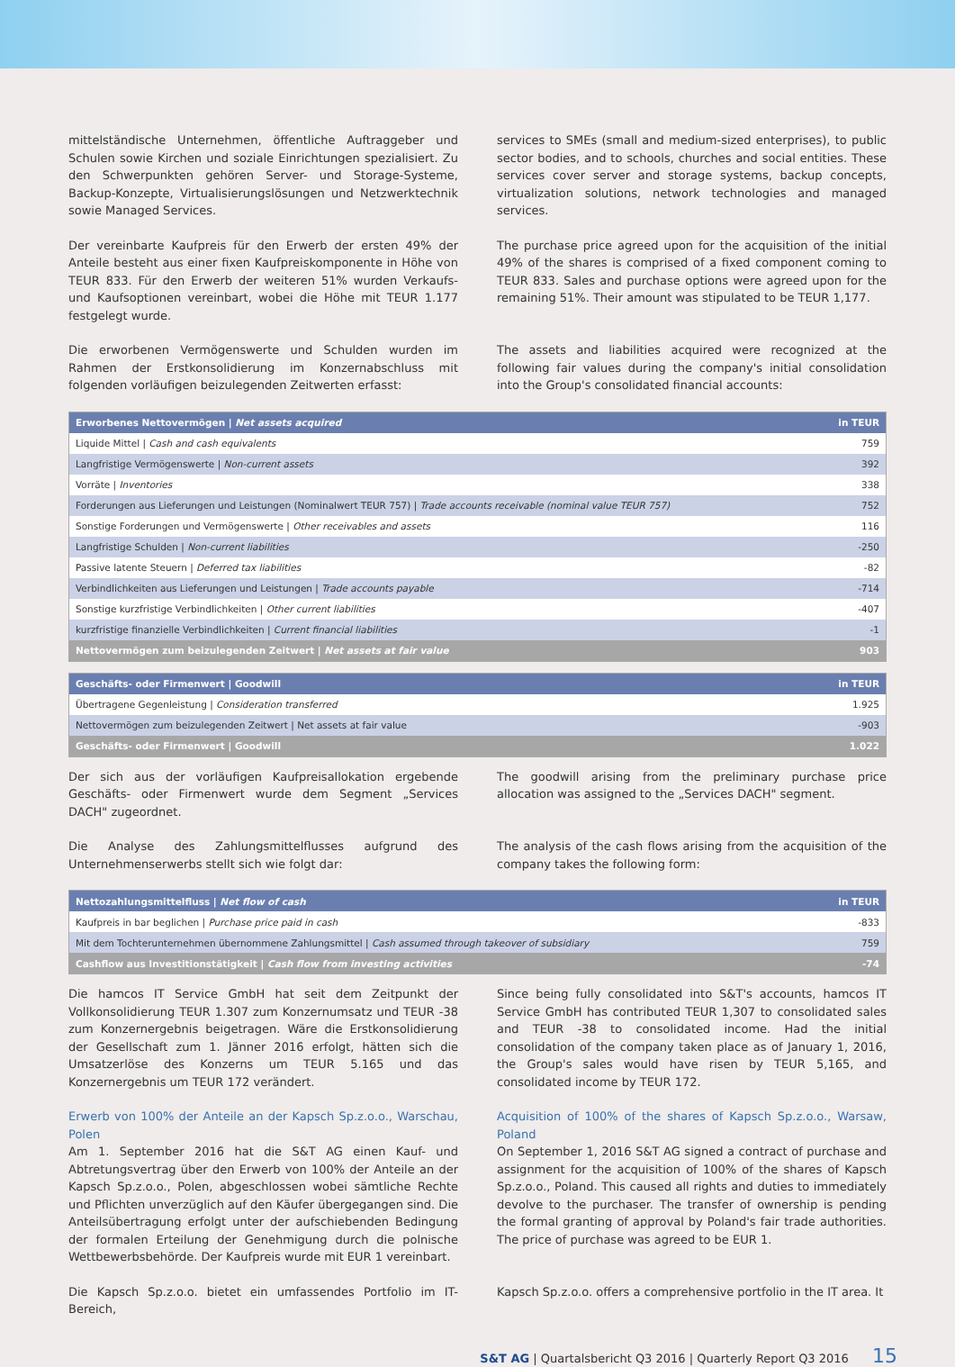mittelständische Unternehmen, öffentliche Auftraggeber und Schulen sowie Kirchen und soziale Einrichtungen spezialisiert. Zu den Schwerpunkten gehören Server- und Storage-Systeme, Backup-Konzepte, Virtualisierungslösungen und Netzwerktechnik sowie Managed Services.
services to SMEs (small and medium-sized enterprises), to public sector bodies, and to schools, churches and social entities. These services cover server and storage systems, backup concepts, virtualization solutions, network technologies and managed services.
Der vereinbarte Kaufpreis für den Erwerb der ersten 49% der Anteile besteht aus einer fixen Kaufpreiskomponente in Höhe von TEUR 833. Für den Erwerb der weiteren 51% wurden Verkaufs- und Kaufsoptionen vereinbart, wobei die Höhe mit TEUR 1.177 festgelegt wurde.
The purchase price agreed upon for the acquisition of the initial 49% of the shares is comprised of a fixed component coming to TEUR 833. Sales and purchase options were agreed upon for the remaining 51%. Their amount was stipulated to be TEUR 1,177.
Die erworbenen Vermögenswerte und Schulden wurden im Rahmen der Erstkonsolidierung im Konzernabschluss mit folgenden vorläufigen beizulegenden Zeitwerten erfasst:
The assets and liabilities acquired were recognized at the following fair values during the company's initial consolidation into the Group's consolidated financial accounts:
| Erworbenes Nettovermögen / Net assets acquired | in TEUR |
| --- | --- |
| Liquide Mittel / Cash and cash equivalents | 759 |
| Langfristige Vermögenswerte / Non-current assets | 392 |
| Vorräte / Inventories | 338 |
| Forderungen aus Lieferungen und Leistungen (Nominalwert TEUR 757) / Trade accounts receivable (nominal value TEUR 757) | 752 |
| Sonstige Forderungen und Vermögenswerte / Other receivables and assets | 116 |
| Langfristige Schulden / Non-current liabilities | -250 |
| Passive latente Steuern / Deferred tax liabilities | -82 |
| Verbindlichkeiten aus Lieferungen und Leistungen / Trade accounts payable | -714 |
| Sonstige kurzfristige Verbindlichkeiten / Other current liabilities | -407 |
| kurzfristige finanzielle Verbindlichkeiten / Current financial liabilities | -1 |
| Nettovermögen zum beizulegenden Zeitwert / Net assets at fair value | 903 |
| Geschäfts- oder Firmenwert / Goodwill | in TEUR |
| --- | --- |
| Übertragene Gegenleistung / Consideration transferred | 1.925 |
| Nettovermögen zum beizulegenden Zeitwert / Net assets at fair value | -903 |
| Geschäfts- oder Firmenwert / Goodwill | 1.022 |
Der sich aus der vorläufigen Kaufpreisallokation ergebende Geschäfts- oder Firmenwert wurde dem Segment „Services DACH" zugeordnet.
The goodwill arising from the preliminary purchase price allocation was assigned to the „Services DACH" segment.
Die Analyse des Zahlungsmittelflusses aufgrund des Unternehmenserwerbs stellt sich wie folgt dar:
The analysis of the cash flows arising from the acquisition of the company takes the following form:
| Nettozahlungsmittelfluss / Net flow of cash | in TEUR |
| --- | --- |
| Kaufpreis in bar beglichen / Purchase price paid in cash | -833 |
| Mit dem Tochterunternehmen übernommene Zahlungsmittel / Cash assumed through takeover of subsidiary | 759 |
| Cashflow aus Investitionstätigkeit / Cash flow from investing activities | -74 |
Die hamcos IT Service GmbH hat seit dem Zeitpunkt der Vollkonsolidierung TEUR 1.307 zum Konzernumsatz und TEUR -38 zum Konzernergebnis beigetragen. Wäre die Erstkonsolidierung der Gesellschaft zum 1. Jänner 2016 erfolgt, hätten sich die Umsatzerlöse des Konzerns um TEUR 5.165 und das Konzernergebnis um TEUR 172 verändert.
Since being fully consolidated into S&T's accounts, hamcos IT Service GmbH has contributed TEUR 1,307 to consolidated sales and TEUR -38 to consolidated income. Had the initial consolidation of the company taken place as of January 1, 2016, the Group's sales would have risen by TEUR 5,165, and consolidated income by TEUR 172.
Erwerb von 100% der Anteile an der Kapsch Sp.z.o.o., Warschau, Polen
Am 1. September 2016 hat die S&T AG einen Kauf- und Abtretungsvertrag über den Erwerb von 100% der Anteile an der Kapsch Sp.z.o.o., Polen, abgeschlossen wobei sämtliche Rechte und Pflichten unverzüglich auf den Käufer übergegangen sind. Die Anteilsübertragung erfolgt unter der aufschiebenden Bedingung der formalen Erteilung der Genehmigung durch die polnische Wettbewerbsbehörde. Der Kaufpreis wurde mit EUR 1 vereinbart.
Acquisition of 100% of the shares of Kapsch Sp.z.o.o., Warsaw, Poland
On September 1, 2016 S&T AG signed a contract of purchase and assignment for the acquisition of 100% of the shares of Kapsch Sp.z.o.o., Poland. This caused all rights and duties to immediately devolve to the purchaser. The transfer of ownership is pending the formal granting of approval by Poland's fair trade authorities. The price of purchase was agreed to be EUR 1.
Die Kapsch Sp.z.o.o. bietet ein umfassendes Portfolio im IT-Bereich,
Kapsch Sp.z.o.o. offers a comprehensive portfolio in the IT area. It
S&T AG | Quartalsbericht Q3 2016 | Quarterly Report Q3 2016 15